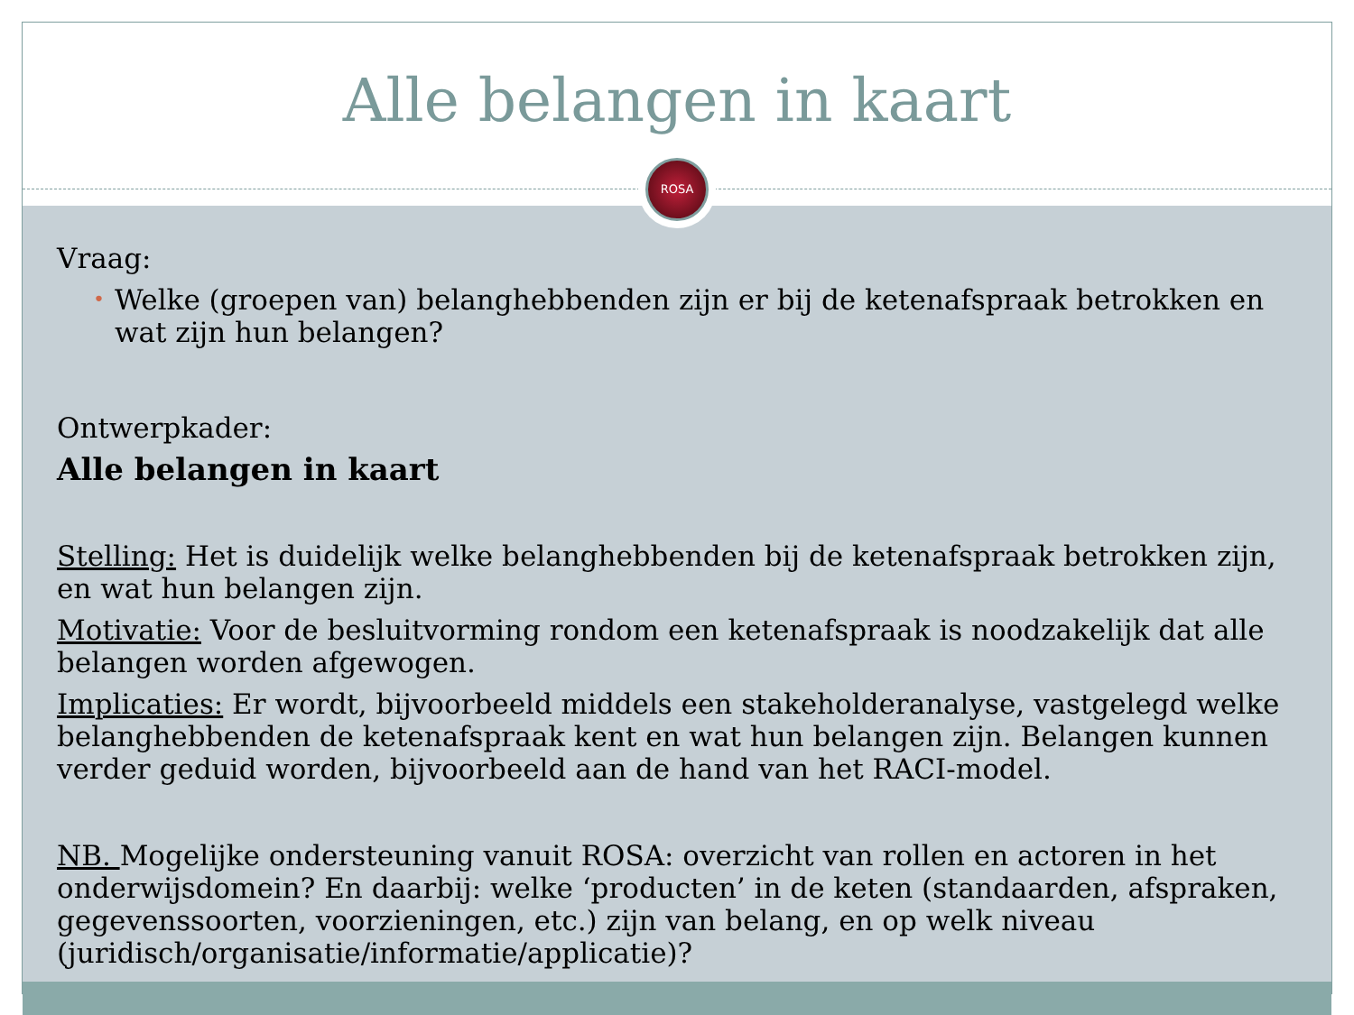Alle belangen in kaart
ROSA
Vraag:
• Welke (groepen van) belanghebbenden zijn er bij de ketenafspraak betrokken en wat zijn hun belangen?
Ontwerpkader:
Alle belangen in kaart
Stelling: Het is duidelijk welke belanghebbenden bij de ketenafspraak betrokken zijn, en wat hun belangen zijn.
Motivatie: Voor de besluitvorming rondom een ketenafspraak is noodzakelijk dat alle belangen worden afgewogen.
Implicaties: Er wordt, bijvoorbeeld middels een stakeholderanalyse, vastgelegd welke belanghebbenden de ketenafspraak kent en wat hun belangen zijn. Belangen kunnen verder geduid worden, bijvoorbeeld aan de hand van het RACI-model.
NB. Mogelijke ondersteuning vanuit ROSA: overzicht van rollen en actoren in het onderwijsdomein? En daarbij: welke ‘producten’ in de keten (standaarden, afspraken, gegevenssoorten, voorzieningen, etc.) zijn van belang, en op welk niveau (juridisch/organisatie/informatie/applicatie)?